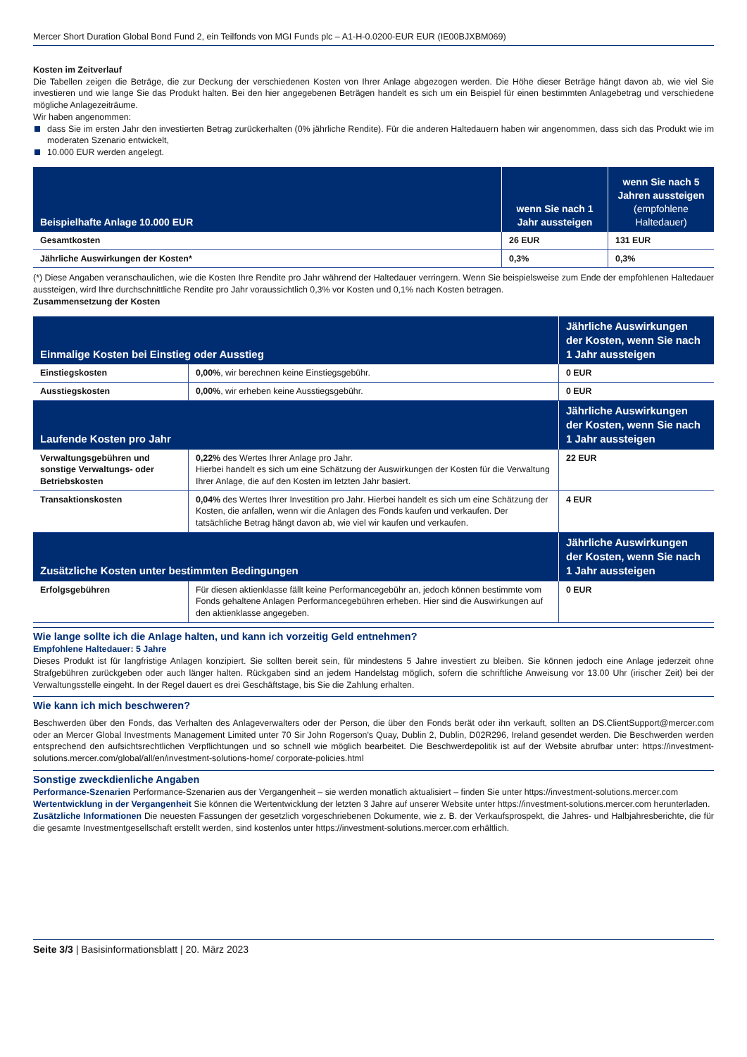Mercer Short Duration Global Bond Fund 2, ein Teilfonds von MGI Funds plc – A1-H-0.0200-EUR EUR (IE00BJXBM069)
Kosten im Zeitverlauf
Die Tabellen zeigen die Beträge, die zur Deckung der verschiedenen Kosten von Ihrer Anlage abgezogen werden. Die Höhe dieser Beträge hängt davon ab, wie viel Sie investieren und wie lange Sie das Produkt halten. Bei den hier angegebenen Beträgen handelt es sich um ein Beispiel für einen bestimmten Anlagebetrag und verschiedene mögliche Anlagezeiträume.
Wir haben angenommen:
dass Sie im ersten Jahr den investierten Betrag zurückerhalten (0% jährliche Rendite). Für die anderen Haltedauern haben wir angenommen, dass sich das Produkt wie im moderaten Szenario entwickelt,
10.000 EUR werden angelegt.
| Beispielhafte Anlage 10.000 EUR | wenn Sie nach 1 Jahr aussteigen | wenn Sie nach 5 Jahren aussteigen (empfohlene Haltedauer) |
| --- | --- | --- |
| Gesamtkosten | 26 EUR | 131 EUR |
| Jährliche Auswirkungen der Kosten* | 0,3% | 0,3% |
(*) Diese Angaben veranschaulichen, wie die Kosten Ihre Rendite pro Jahr während der Haltedauer verringern. Wenn Sie beispielsweise zum Ende der empfohlenen Haltedauer aussteigen, wird Ihre durchschnittliche Rendite pro Jahr voraussichtlich 0,3% vor Kosten und 0,1% nach Kosten betragen.
Zusammensetzung der Kosten
| Einmalige Kosten bei Einstieg oder Ausstieg | | Jährliche Auswirkungen der Kosten, wenn Sie nach 1 Jahr aussteigen |
| --- | --- | --- |
| Einstiegskosten | 0,00% , wir berechnen keine Einstiegsgebühr. | 0 EUR |
| Ausstiegskosten | 0,00% , wir erheben keine Ausstiegsgebühr. | 0 EUR |
| Laufende Kosten pro Jahr | | Jährliche Auswirkungen der Kosten, wenn Sie nach 1 Jahr aussteigen |
| Verwaltungsgebühren und sonstige Verwaltungs- oder Betriebskosten | 0,22% des Wertes Ihrer Anlage pro Jahr. Hierbei handelt es sich um eine Schätzung der Auswirkungen der Kosten für die Verwaltung Ihrer Anlage, die auf den Kosten im letzten Jahr basiert. | 22 EUR |
| Transaktionskosten | 0,04% des Wertes Ihrer Investition pro Jahr. Hierbei handelt es sich um eine Schätzung der Kosten, die anfallen, wenn wir die Anlagen des Fonds kaufen und verkaufen. Der tatsächliche Betrag hängt davon ab, wie viel wir kaufen und verkaufen. | 4 EUR |
| Zusätzliche Kosten unter bestimmten Bedingungen | | Jährliche Auswirkungen der Kosten, wenn Sie nach 1 Jahr aussteigen |
| Erfolgsgebühren | Für diesen aktienklasse fällt keine Performancegebühr an, jedoch können bestimmte vom Fonds gehaltene Anlagen Performancegebühren erheben. Hier sind die Auswirkungen auf den aktienklasse angegeben. | 0 EUR |
Wie lange sollte ich die Anlage halten, und kann ich vorzeitig Geld entnehmen?
Empfohlene Haltedauer: 5 Jahre
Dieses Produkt ist für langfristige Anlagen konzipiert. Sie sollten bereit sein, für mindestens 5 Jahre investiert zu bleiben. Sie können jedoch eine Anlage jederzeit ohne Strafgebühren zurückgeben oder auch länger halten. Rückgaben sind an jedem Handelstag möglich, sofern die schriftliche Anweisung vor 13.00 Uhr (irischer Zeit) bei der Verwaltungsstelle eingeht. In der Regel dauert es drei Geschäftstage, bis Sie die Zahlung erhalten.
Wie kann ich mich beschweren?
Beschwerden über den Fonds, das Verhalten des Anlageverwalters oder der Person, die über den Fonds berät oder ihn verkauft, sollten an DS.ClientSupport@mercer.com oder an Mercer Global Investments Management Limited unter 70 Sir John Rogerson's Quay, Dublin 2, Dublin, D02R296, Ireland gesendet werden. Die Beschwerden werden entsprechend den aufsichtsrechtlichen Verpflichtungen und so schnell wie möglich bearbeitet. Die Beschwerdepolitik ist auf der Website abrufbar unter: https://investment-solutions.mercer.com/global/all/en/investment-solutions-home/ corporate-policies.html
Sonstige zweckdienliche Angaben
Performance-Szenarien Performance-Szenarien aus der Vergangenheit – sie werden monatlich aktualisiert – finden Sie unter https://investment-solutions.mercer.com
Wertentwicklung in der Vergangenheit Sie können die Wertentwicklung der letzten 3 Jahre auf unserer Website unter https://investment-solutions.mercer.com herunterladen.
Zusätzliche Informationen Die neuesten Fassungen der gesetzlich vorgeschriebenen Dokumente, wie z. B. der Verkaufsprospekt, die Jahres- und Halbjahresberichte, die für die gesamte Investmentgesellschaft erstellt werden, sind kostenlos unter https://investment-solutions.mercer.com erhältlich.
Seite 3/3 | Basisinformationsblatt | 20. März 2023